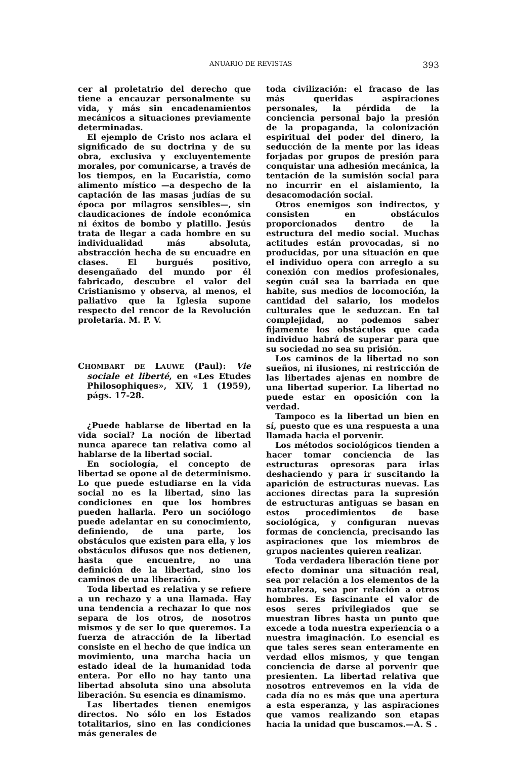ANUARIO DE REVISTAS 393
cer al proletatrio del derecho que tiene a encauzar personalmente su vida, y más sin encadenamientos mecánicos a situaciones previamente determinadas.
El ejemplo de Cristo nos aclara el significado de su doctrina y de su obra, exclusiva y excluyentemente morales, por comunicarse, a través de los tiempos, en la Eucaristía, como alimento místico —a despecho de la captación de las masas judías de su época por milagros sensibles—, sin claudicaciones de índole económica ni éxitos de bombo y platillo. Jesús trata de llegar a cada hombre en su individualidad más absoluta, abstracción hecha de su encuadre en clases. El burgués positivo, desengañado del mundo por él fabricado, descubre el valor del Cristianismo y observa, al menos, el paliativo que la Iglesia supone respecto del rencor de la Revolución proletaria. M. P. V.
CHOMBART DE LAUWE (Paul): Vie sociale et liberté, en «Les Etudes Philosophiques», XIV, 1 (1959), págs. 17-28.
¿Puede hablarse de libertad en la vida social? La noción de libertad nunca aparece tan relativa como al hablarse de la libertad social.
En sociología, el concepto de libertad se opone al de determinismo. Lo que puede estudiarse en la vida social no es la libertad, sino las condiciones en que los hombres pueden hallarla. Pero un sociólogo puede adelantar en su conocimiento, definiendo, de una parte, los obstáculos que existen para ella, y los obstáculos difusos que nos detienen, hasta que encuentre, no una definición de la libertad, sino los caminos de una liberación.
Toda libertad es relativa y se refiere a un rechazo y a una llamada. Hay una tendencia a rechazar lo que nos separa de los otros, de nosotros mismos y de ser lo que queremos. La fuerza de atracción de la libertad consiste en el hecho de que indica un movimiento, una marcha hacia un estado ideal de la humanidad toda entera. Por ello no hay tanto una libertad absoluta sino una absoluta liberación. Su esencia es dinamismo.
Las libertades tienen enemigos directos. No sólo en los Estados totalitarios, sino en las condiciones más generales de
toda civilización: el fracaso de las más queridas aspiraciones personales, la pérdida de la conciencia personal bajo la presión de la propaganda, la colonización espiritual del poder del dinero, la seducción de la mente por las ideas forjadas por grupos de presión para conquistar una adhesión mecánica, la tentación de la sumisión social para no incurrir en el aislamiento, la desacomodación social.
Otros enemigos son indirectos, y consisten en obstáculos proporcionados dentro de la estructura del medio social. Muchas actitudes están provocadas, si no producidas, por una situación en que el individuo opera con arreglo a su conexión con medios profesionales, según cuál sea la barriada en que habite, sus medios de locomoción, la cantidad del salario, los modelos culturales que le seduzcan. En tal complejidad, no podemos saber fijamente los obstáculos que cada individuo habrá de superar para que su sociedad no sea su prisión.
Los caminos de la libertad no son sueños, ni ilusiones, ni restricción de las libertades ajenas en nombre de una libertad superior. La libertad no puede estar en oposición con la verdad.
Tampoco es la libertad un bien en sí, puesto que es una respuesta a una llamada hacia el porvenir.
Los métodos sociológicos tienden a hacer tomar conciencia de las estructuras opresoras para irlas deshaciendo y para ir suscitando la aparición de estructuras nuevas. Las acciones directas para la supresión de estructuras antiguas se basan en estos procedimientos de base sociológica, y configuran nuevas formas de conciencia, precisando las aspiraciones que los miembros de grupos nacientes quieren realizar.
Toda verdadera liberación tiene por efecto dominar una situación real, sea por relación a los elementos de la naturaleza, sea por relación a otros hombres. Es fascinante el valor de esos seres privilegiados que se muestran libres hasta un punto que excede a toda nuestra experiencia o a nuestra imaginación. Lo esencial es que tales seres sean enteramente en verdad ellos mismos, y que tengan conciencia de darse al porvenir que presienten. La libertad relativa que nosotros entrevemos en la vida de cada día no es más que una apertura a esta esperanza, y las aspiraciones que vamos realizando son etapas hacia la unidad que buscamos.—A. S .